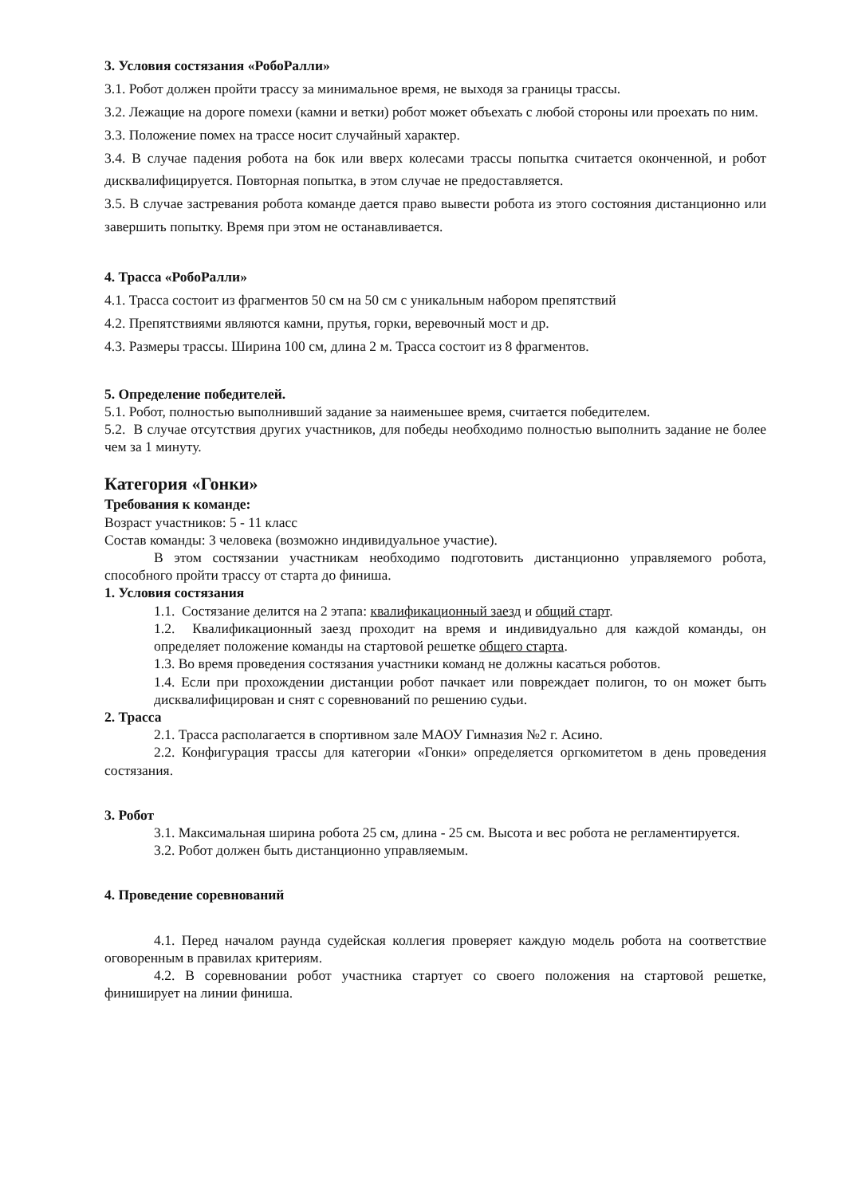3. Условия состязания «РобоРалли»
3.1. Робот должен пройти трассу за минимальное время, не выходя за границы трассы.
3.2. Лежащие на дороге помехи (камни и ветки) робот может объехать с любой стороны или проехать по ним.
3.3. Положение помех на трассе носит случайный характер.
3.4. В случае падения робота на бок или вверх колесами трассы попытка считается оконченной, и робот дисквалифицируется. Повторная попытка, в этом случае не предоставляется.
3.5. В случае застревания робота команде дается право вывести робота из этого состояния дистанционно или завершить попытку. Время при этом не останавливается.
4. Трасса «РобоРалли»
4.1. Трасса состоит из фрагментов 50 см на 50 см с уникальным набором препятствий
4.2. Препятствиями являются камни, прутья, горки, веревочный мост и др.
4.3. Размеры трассы. Ширина 100 см, длина 2 м. Трасса состоит из 8 фрагментов.
5. Определение победителей.
5.1. Робот, полностью выполнивший задание за наименьшее время, считается победителем.
5.2. В случае отсутствия других участников, для победы необходимо полностью выполнить задание не более чем за 1 минуту.
Категория «Гонки»
Требования к команде:
Возраст участников: 5 - 11 класс
Состав команды: 3 человека (возможно индивидуальное участие).
В этом состязании участникам необходимо подготовить дистанционно управляемого робота, способного пройти трассу от старта до финиша.
1. Условия состязания
1.1. Состязание делится на 2 этапа: квалификационный заезд и общий старт.
1.2. Квалификационный заезд проходит на время и индивидуально для каждой команды, он определяет положение команды на стартовой решетке общего старта.
1.3. Во время проведения состязания участники команд не должны касаться роботов.
1.4. Если при прохождении дистанции робот пачкает или повреждает полигон, то он может быть дисквалифицирован и снят с соревнований по решению судьи.
2. Трасса
2.1. Трасса располагается в спортивном зале МАОУ Гимназия №2 г. Асино.
2.2. Конфигурация трассы для категории «Гонки» определяется оргкомитетом в день проведения состязания.
3. Робот
3.1. Максимальная ширина робота 25 см, длина - 25 см. Высота и вес робота не регламентируется.
3.2. Робот должен быть дистанционно управляемым.
4. Проведение соревнований
4.1. Перед началом раунда судейская коллегия проверяет каждую модель робота на соответствие оговоренным в правилах критериям.
4.2. В соревновании робот участника стартует со своего положения на стартовой решетке, финиширует на линии финиша.